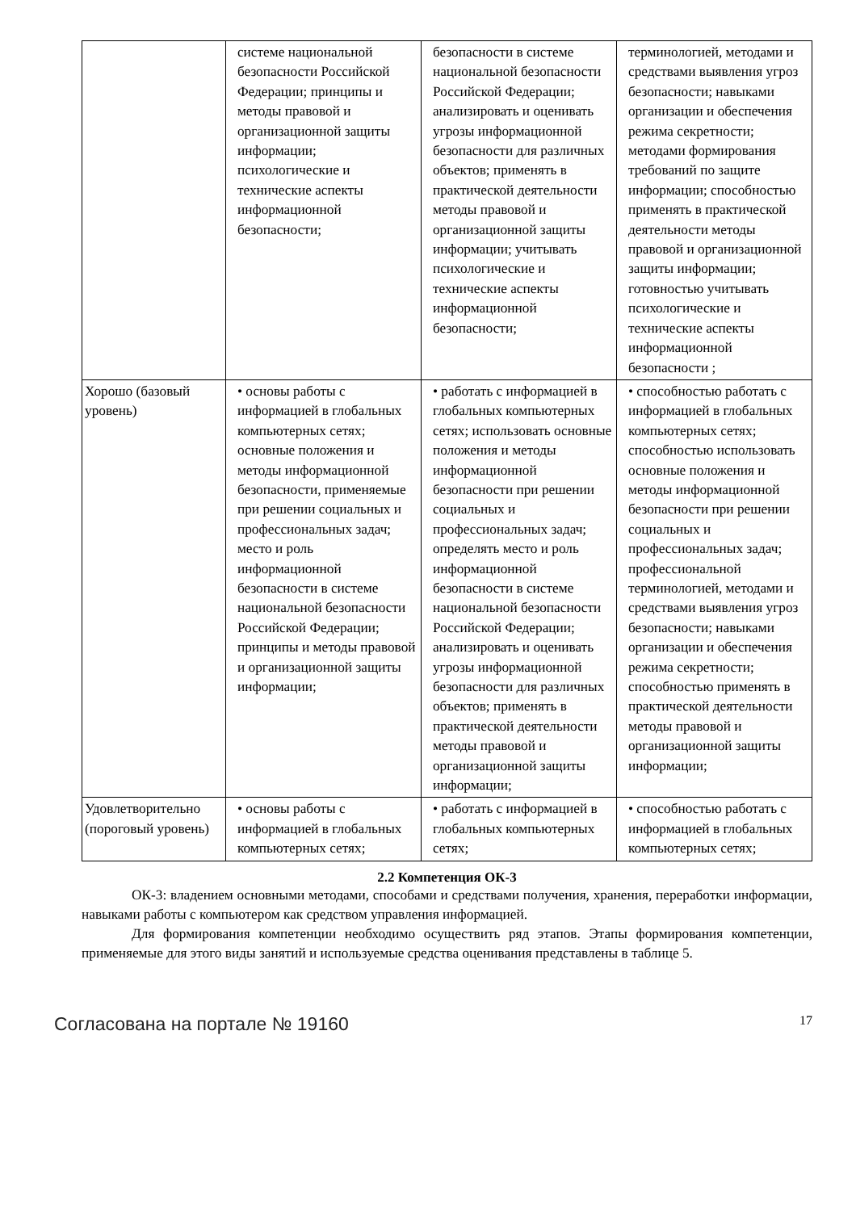| | системе национальной безопасности Российской Федерации; принципы и методы правовой и организационной защиты информации; психологические и технические аспекты информационной безопасности; | безопасности в системе национальной безопасности Российской Федерации; анализировать и оценивать угрозы информационной безопасности для различных объектов; применять в практической деятельности методы правовой и организационной защиты информации; учитывать психологические и технические аспекты информационной безопасности; | терминологией, методами и средствами выявления угроз безопасности; навыками организации и обеспечения режима секретности; методами формирования требований по защите информации; способностью применять в практической деятельности методы правовой и организационной защиты информации; готовностью учитывать психологические и технические аспекты информационной безопасности ; |
| Хорошо (базовый уровень) | • основы работы с информацией в глобальных компьютерных сетях; основные положения и методы информационной безопасности, применяемые при решении социальных и профессиональных задач; место и роль информационной безопасности в системе национальной безопасности Российской Федерации; принципы и методы правовой и организационной защиты информации; | • работать с информацией в глобальных компьютерных сетях; использовать основные положения и методы информационной безопасности при решении социальных и профессиональных задач; определять место и роль информационной безопасности в системе национальной безопасности Российской Федерации; анализировать и оценивать угрозы информационной безопасности для различных объектов; применять в практической деятельности методы правовой и организационной защиты информации; | • способностью работать с информацией в глобальных компьютерных сетях; способностью использовать основные положения и методы информационной безопасности при решении социальных и профессиональных задач; профессиональной терминологией, методами и средствами выявления угроз безопасности; навыками организации и обеспечения режима секретности; способностью применять в практической деятельности методы правовой и организационной защиты информации; |
| Удовлетворительно (пороговый уровень) | • основы работы с информацией в глобальных компьютерных сетях; | • работать с информацией в глобальных компьютерных сетях; | • способностью работать с информацией в глобальных компьютерных сетях; |
2.2 Компетенция ОК-3
ОК-3: владением основными методами, способами и средствами получения, хранения, переработки информации, навыками работы с компьютером как средством управления информацией.
Для формирования компетенции необходимо осуществить ряд этапов. Этапы формирования компетенции, применяемые для этого виды занятий и используемые средства оценивания представлены в таблице 5.
Согласована на портале № 19160 17